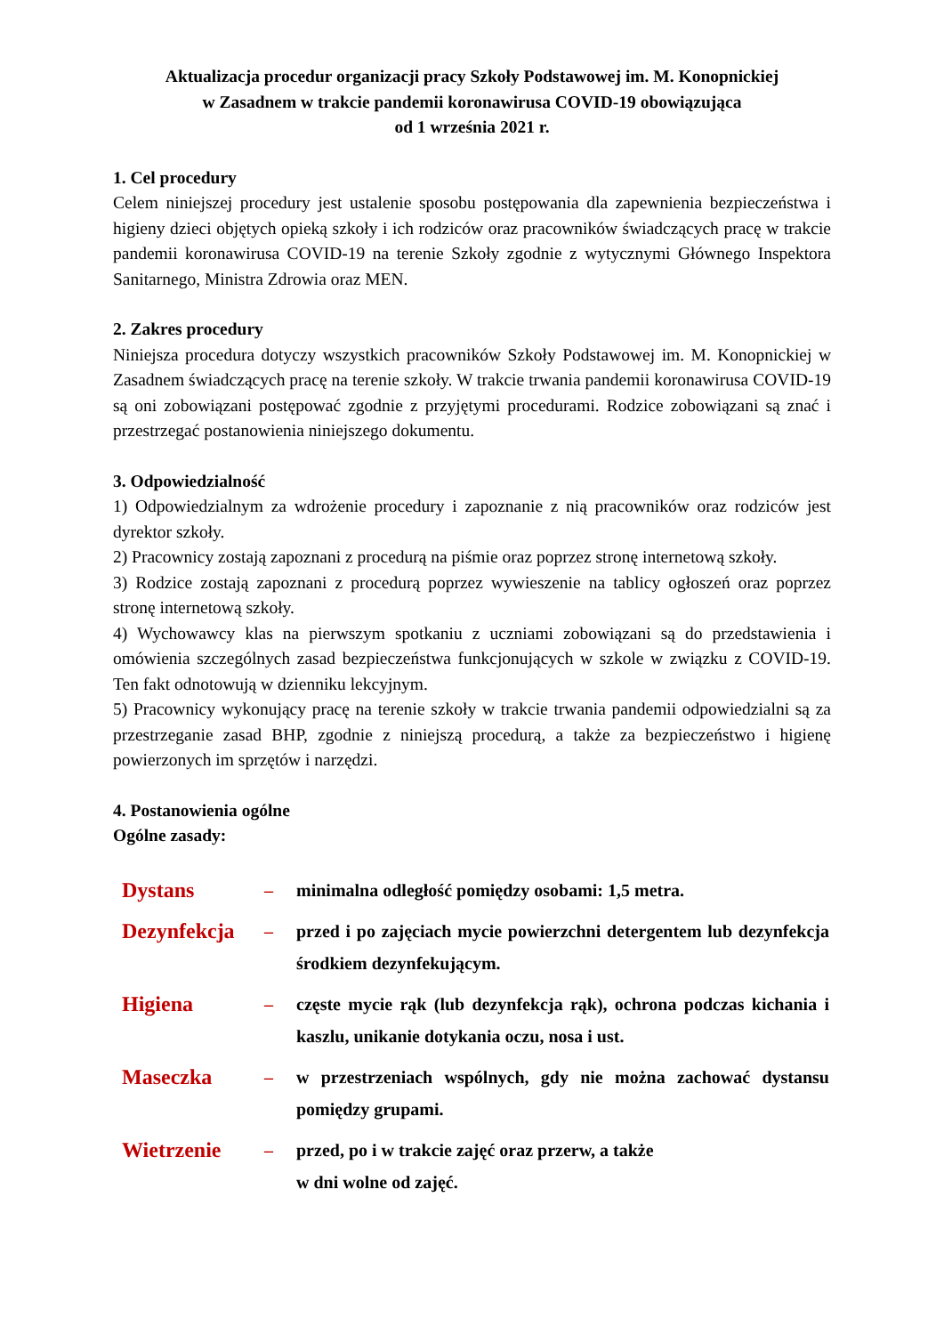Aktualizacja procedur organizacji pracy Szkoły Podstawowej im. M. Konopnickiej
w Zasadnem w trakcie pandemii koronawirusa COVID-19 obowiązująca
od 1 września 2021 r.
1. Cel procedury
Celem niniejszej procedury jest ustalenie sposobu postępowania dla zapewnienia bezpieczeństwa i higieny dzieci objętych opieką szkoły i ich rodziców oraz pracowników świadczących pracę w trakcie pandemii koronawirusa COVID-19 na terenie Szkoły zgodnie z wytycznymi Głównego Inspektora Sanitarnego, Ministra Zdrowia oraz MEN.
2. Zakres procedury
Niniejsza procedura dotyczy wszystkich pracowników Szkoły Podstawowej im. M. Konopnickiej w Zasadnem świadczących pracę na terenie szkoły. W trakcie trwania pandemii koronawirusa COVID-19 są oni zobowiązani postępować zgodnie z przyjętymi procedurami. Rodzice zobowiązani są znać i przestrzegać postanowienia niniejszego dokumentu.
3. Odpowiedzialność
1) Odpowiedzialnym za wdrożenie procedury i zapoznanie z nią pracowników oraz rodziców jest dyrektor szkoły.
2) Pracownicy zostają zapoznani z procedurą na piśmie oraz poprzez stronę internetową szkoły.
3) Rodzice zostają zapoznani z procedurą poprzez wywieszenie na tablicy ogłoszeń oraz poprzez stronę internetową szkoły.
4) Wychowawcy klas na pierwszym spotkaniu z uczniami zobowiązani są do przedstawienia i omówienia szczególnych zasad bezpieczeństwa funkcjonujących w szkole w związku z COVID-19. Ten fakt odnotowują w dzienniku lekcyjnym.
5) Pracownicy wykonujący pracę na terenie szkoły w trakcie trwania pandemii odpowiedzialni są za przestrzeganie zasad BHP, zgodnie z niniejszą procedurą, a także za bezpieczeństwo i higienę powierzonych im sprzętów i narzędzi.
4. Postanowienia ogólne
Ogólne zasady:
| Dystans | – | minimalna odległość pomiędzy osobami: 1,5 metra. |
| Dezynfekcja | – | przed i po zajęciach mycie powierzchni detergentem lub dezynfekcja środkiem dezynfekującym. |
| Higiena | – | częste mycie rąk (lub dezynfekcja rąk), ochrona podczas kichania i kaszlu, unikanie dotykania oczu, nosa i ust. |
| Maseczka | – | w przestrzeniach wspólnych, gdy nie można zachować dystansu pomiędzy grupami. |
| Wietrzenie | – | przed, po i w trakcie zajęć oraz przerw, a także w dni wolne od zajęć. |